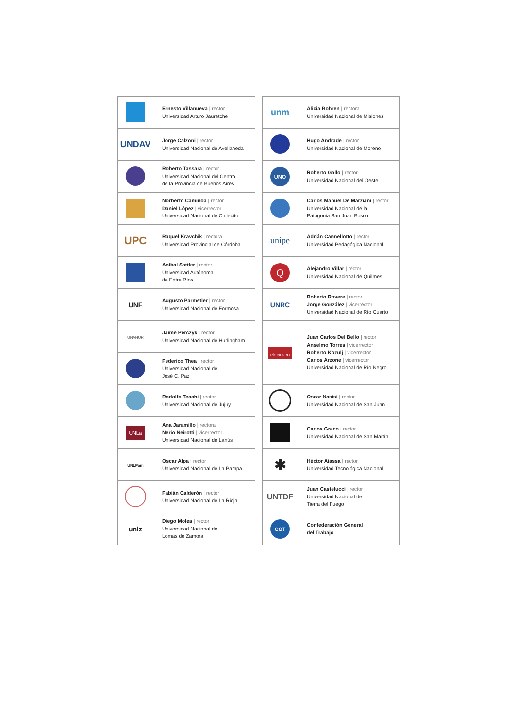| | Ernesto Villanueva / rector Universidad Arturo Jauretche |
| UNDAV | Jorge Calzoni / rector Universidad Nacional de Avellaneda |
| | Roberto Tassara / rector Universidad Nacional del Centro de la Provincia de Buenos Aires |
| | Norberto Caminoa / rector Daniel López / vicerrector Universidad Nacional de Chilecito |
| UPC | Raquel Kravchik / rectora Universidad Provincial de Córdoba |
| | Aníbal Sattler / rector Universidad Autónoma de Entre Ríos |
| UNF | Augusto Parmetler / rector Universidad Nacional de Formosa |
| UNAHUR | Jaime Perczyk / rector Universidad Nacional de Hurlingham |
| | Federico Thea / rector Universidad Nacional de José C. Paz |
| | Rodolfo Tecchi / rector Universidad Nacional de Jujuy |
| UNLa | Ana Jaramillo / rectora Nerio Neirotti / vicerrector Universidad Nacional de Lanús |
| UNLPam | Oscar Alpa / rector Universidad Nacional de La Pampa |
| | Fabián Calderón / rector Universidad Nacional de La Rioja |
| unlz | Diego Molea / rector Universidad Nacional de Lomas de Zamora |
| unm | Alicia Bohren / rectora Universidad Nacional de Misiones |
| | Hugo Andrade / rector Universidad Nacional de Moreno |
| UNO | Roberto Gallo / rector Universidad Nacional del Oeste |
| | Carlos Manuel De Marziani / rector Universidad Nacional de la Patagonia San Juan Bosco |
| unipe | Adrián Cannellotto / rector Universidad Pedagógica Nacional |
| Q | Alejandro Villar / rector Universidad Nacional de Quilmes |
| UNRC | Roberto Rovere / rector Jorge González / vicerrector Universidad Nacional de Río Cuarto |
| RÍO NEGRO | Juan Carlos Del Bello / rector Anselmo Torres / vicerrector Roberto Kozulj / vicerrector Carlos Arzone / vicerrector Universidad Nacional de Río Negro |
| | Oscar Nasisi / rector Universidad Nacional de San Juan |
| | Carlos Greco / rector Universidad Nacional de San Martín |
| ✱ | Héctor Aiassa / rector Universidad Tecnológica Nacional |
| UNTDF | Juan Castelucci / rector Universidad Nacional de Tierra del Fuego |
| CGT | Confederación General del Trabajo |